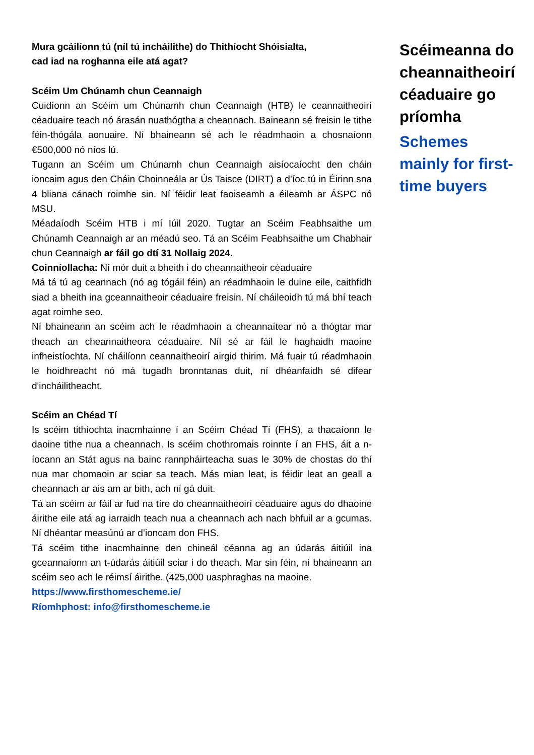Mura gcáilíonn tú (níl tú incháilithe) do Thithíocht Shóisialta,
cad iad na roghanna eile atá agat?
Scéim Um Chúnamh chun Ceannaigh
Cuidíonn an Scéim um Chúnamh chun Ceannaigh (HTB) le ceannaitheoirí céaduaire teach nó árasán nuathógtha a cheannach. Baineann sé freisin le tithe féin-thógála aonuaire. Ní bhaineann sé ach le réadmhaoin a chosnaíonn €500,000 nó níos lú.
Tugann an Scéim um Chúnamh chun Ceannaigh aisíocaíocht den cháin ioncaim agus den Cháin Choinneála ar Ús Taisce (DIRT) a d’íoc tú in Éirinn sna 4 bliana cánach roimhe sin. Ní féidir leat faoiseamh a éileamh ar ÁSPC nó MSU.
Méadaíodh Scéim HTB i mí Iúil 2020. Tugtar an Scéim Feabhsaithe um Chúnamh Ceannaigh ar an méadú seo. Tá an Scéim Feabhsaithe um Chabhair chun Ceannaigh ar fáil go dtí 31 Nollaig 2024.
Coinníollacha: Ní mór duit a bheith i do cheannaitheoir céaduaire
Má tá tú ag ceannach (nó ag tógáil féin) an réadmhaoin le duine eile, caithfidh siad a bheith ina gceannaitheoir céaduaire freisin. Ní cháileoidh tú má bhí teach agat roimhe seo.
Ní bhaineann an scéim ach le réadmhaoin a cheannaítear nó a thógtar mar theach an cheannaitheora céaduaire. Níl sé ar fáil le haghaidh maoine infheistíochta. Ní cháilíonn ceannaitheoirí airgid thirim. Má fuair tú réadmhaoin le hoidhreacht nó má tugadh bronntanas duit, ní dhéanfaidh sé difear d'incháilitheacht.
Scéim an Chéad Tí
Is scéim tithíochta inacmhainne í an Scéim Chéad Tí (FHS), a thacaíonn le daoine tithe nua a cheannach. Is scéim chothromais roinnte í an FHS, áit a n-íocann an Stát agus na bainc rannpháirteacha suas le 30% de chostas do thí nua mar chomaoin ar sciar sa teach. Más mian leat, is féidir leat an geall a cheannach ar ais am ar bith, ach ní gá duit.
Tá an scéim ar fáil ar fud na tíre do cheannaitheoirí céaduaire agus do dhaoine áirithe eile atá ag iarraidh teach nua a cheannach ach nach bhfuil ar a gcumas. Ní dhéantar measúnú ar d’ioncam don FHS.
Tá scéim tithe inacmhainne den chineál céanna ag an údarás áitiúil ina gceannaíonn an t-údarás áitiúil sciar i do theach. Mar sin féin, ní bhaineann an scéim seo ach le réimsí áirithe. (425,000 uasphraghas na maoine.
https://www.firsthomescheme.ie/
Ríomhphost: info@firsthomescheme.ie
Scéimeanna do cheannaitheoirí céaduaire go príomha
Schemes mainly for first-time buyers